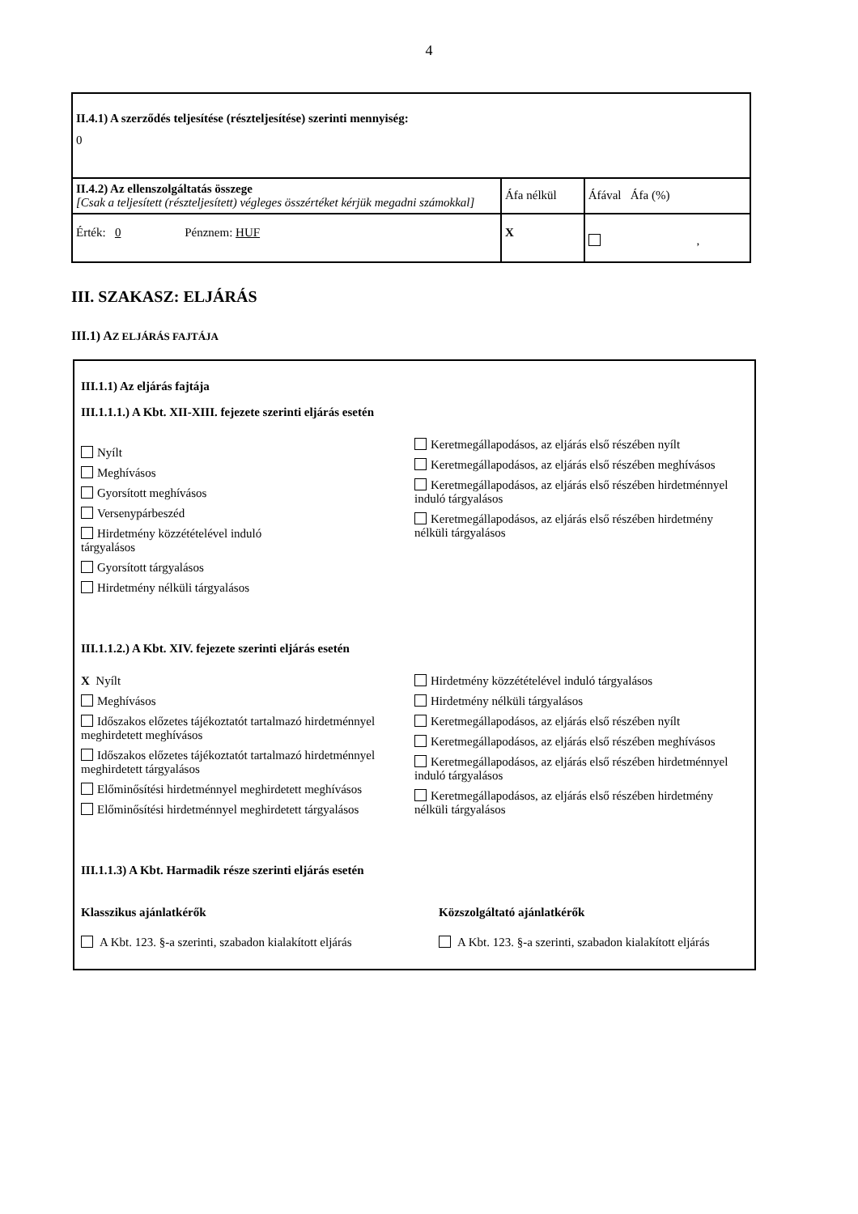4
| II.4.1) A szerződés teljesítése (részteljesítése) szerinti mennyiség: 0 | | |
| II.4.2) Az ellenszolgáltatás összege [Csak a teljesített (részteljesített) végleges összértéket kérjük megadni számokkal] | Áfa nélkül | Áfával Áfa (%) |
| Érték: 0 Pénznem: HUF | X | , |
III. SZAKASZ: ELJÁRÁS
III.1) AZ ELJÁRÁS FAJTÁJA
III.1.1) Az eljárás fajtája
III.1.1.1.) A Kbt. XII-XIII. fejezete szerinti eljárás esetén
Nyílt
Meghívásos
Gyorsított meghívásos
Versenypárbeszéd
Hirdetmény közzétételével induló
tárgyalásos
Gyorsított tárgyalásos
Hirdetmény nélküli tárgyalásos
Keretmegállapodásos, az eljárás első részében nyílt
Keretmegállapodásos, az eljárás első részében meghívásos
Keretmegállapodásos, az eljárás első részében hirdetménnyel induló tárgyalásos
Keretmegállapodásos, az eljárás első részében hirdetmény nélküli tárgyalásos
III.1.1.2.) A Kbt. XIV. fejezete szerinti eljárás esetén
X Nyílt
Meghívásos
Időszakos előzetes tájékoztatót tartalmazó hirdetménnyel meghirdetett meghívásos
Időszakos előzetes tájékoztatót tartalmazó hirdetménnyel meghirdetett tárgyalásos
Előminősítési hirdetménnyel meghirdetett meghívásos
Előminősítési hirdetménnyel meghirdetett tárgyalásos
Hirdetmény közzétételével induló tárgyalásos
Hirdetmény nélküli tárgyalásos
Keretmegállapodásos, az eljárás első részében nyílt
Keretmegállapodásos, az eljárás első részében meghívásos
Keretmegállapodásos, az eljárás első részében hirdetménnyel induló tárgyalásos
Keretmegállapodásos, az eljárás első részében hirdetmény nélküli tárgyalásos
III.1.1.3) A Kbt. Harmadik része szerinti eljárás esetén
Klasszikus ajánlatkérők
A Kbt. 123. §-a szerinti, szabadon kialakított eljárás
Közszolgáltató ajánlatkérők
A Kbt. 123. §-a szerinti, szabadon kialakított eljárás